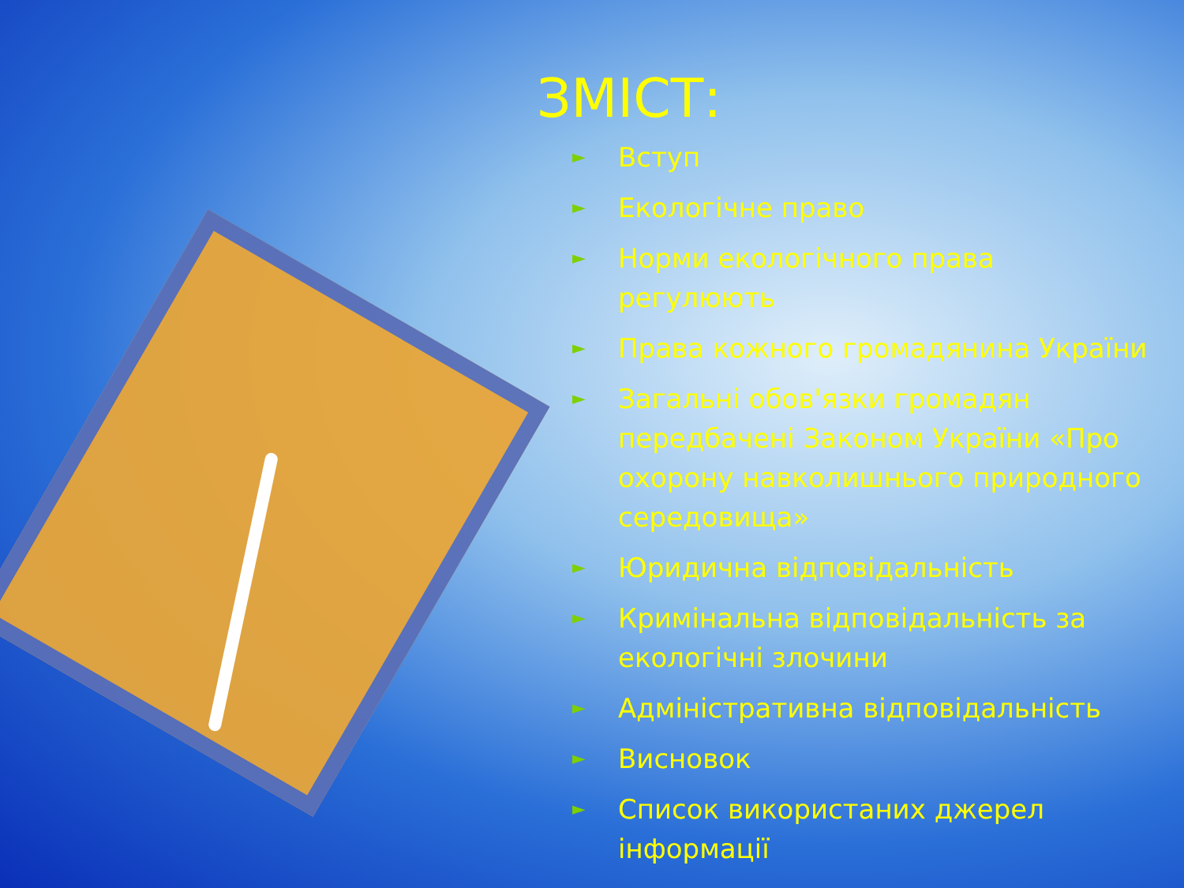ЗМІСТ:
► Вступ
► Екологічне право
► Норми екологічного права регулюють
► Права кожного громадянина України
► Загальні обов'язки громадян передбачені Законом України «Про охорону навколишнього природного середовища»
► Юридична відповідальність
► Кримінальна відповідальність за екологічні злочини
► Адміністративна відповідальність
► Висновок
► Список використаних джерел інформації